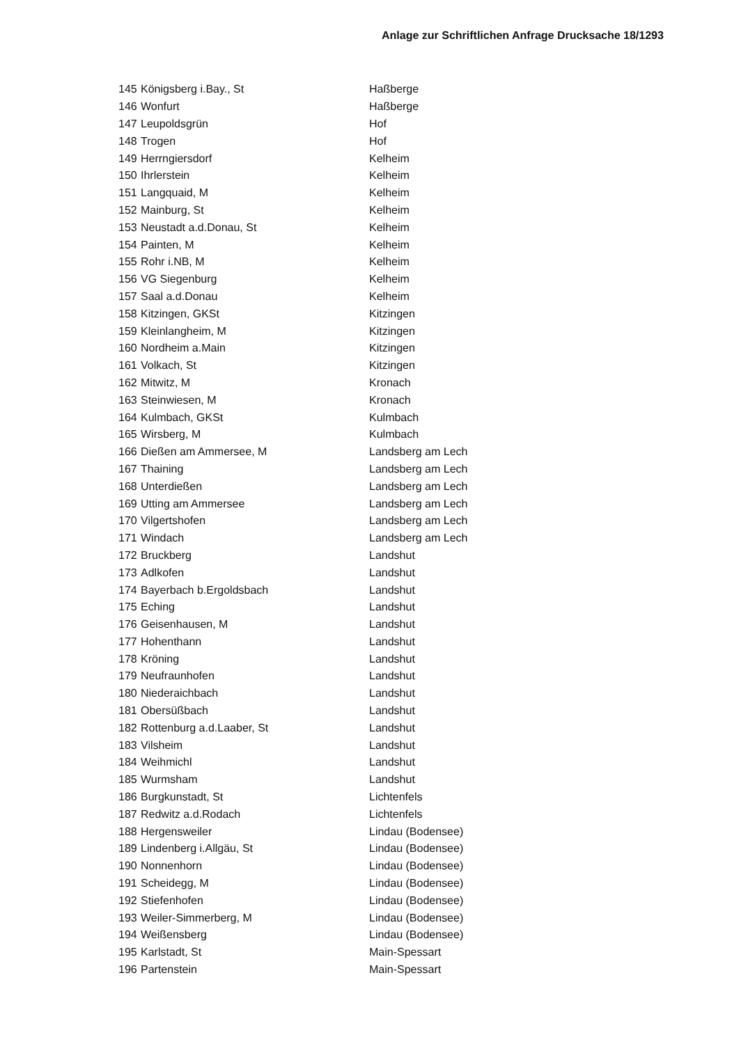Anlage zur Schriftlichen Anfrage Drucksache 18/1293
| 145 | Königsberg i.Bay., St | Haßberge |
| 146 | Wonfurt | Haßberge |
| 147 | Leupoldsgrün | Hof |
| 148 | Trogen | Hof |
| 149 | Herrngiersdorf | Kelheim |
| 150 | Ihrlerstein | Kelheim |
| 151 | Langquaid, M | Kelheim |
| 152 | Mainburg, St | Kelheim |
| 153 | Neustadt a.d.Donau, St | Kelheim |
| 154 | Painten, M | Kelheim |
| 155 | Rohr i.NB, M | Kelheim |
| 156 | VG Siegenburg | Kelheim |
| 157 | Saal a.d.Donau | Kelheim |
| 158 | Kitzingen, GKSt | Kitzingen |
| 159 | Kleinlangheim, M | Kitzingen |
| 160 | Nordheim a.Main | Kitzingen |
| 161 | Volkach, St | Kitzingen |
| 162 | Mitwitz, M | Kronach |
| 163 | Steinwiesen, M | Kronach |
| 164 | Kulmbach, GKSt | Kulmbach |
| 165 | Wirsberg, M | Kulmbach |
| 166 | Dießen am Ammersee, M | Landsberg am Lech |
| 167 | Thaining | Landsberg am Lech |
| 168 | Unterdießen | Landsberg am Lech |
| 169 | Utting am Ammersee | Landsberg am Lech |
| 170 | Vilgertshofen | Landsberg am Lech |
| 171 | Windach | Landsberg am Lech |
| 172 | Bruckberg | Landshut |
| 173 | Adlkofen | Landshut |
| 174 | Bayerbach b.Ergoldsbach | Landshut |
| 175 | Eching | Landshut |
| 176 | Geisenhausen, M | Landshut |
| 177 | Hohenthann | Landshut |
| 178 | Kröning | Landshut |
| 179 | Neufraunhofen | Landshut |
| 180 | Niederaichbach | Landshut |
| 181 | Obersüßbach | Landshut |
| 182 | Rottenburg a.d.Laaber, St | Landshut |
| 183 | Vilsheim | Landshut |
| 184 | Weihmichl | Landshut |
| 185 | Wurmsham | Landshut |
| 186 | Burgkunstadt, St | Lichtenfels |
| 187 | Redwitz a.d.Rodach | Lichtenfels |
| 188 | Hergensweiler | Lindau (Bodensee) |
| 189 | Lindenberg i.Allgäu, St | Lindau (Bodensee) |
| 190 | Nonnenhorn | Lindau (Bodensee) |
| 191 | Scheidegg, M | Lindau (Bodensee) |
| 192 | Stiefenhofen | Lindau (Bodensee) |
| 193 | Weiler-Simmerberg, M | Lindau (Bodensee) |
| 194 | Weißensberg | Lindau (Bodensee) |
| 195 | Karlstadt, St | Main-Spessart |
| 196 | Partenstein | Main-Spessart |